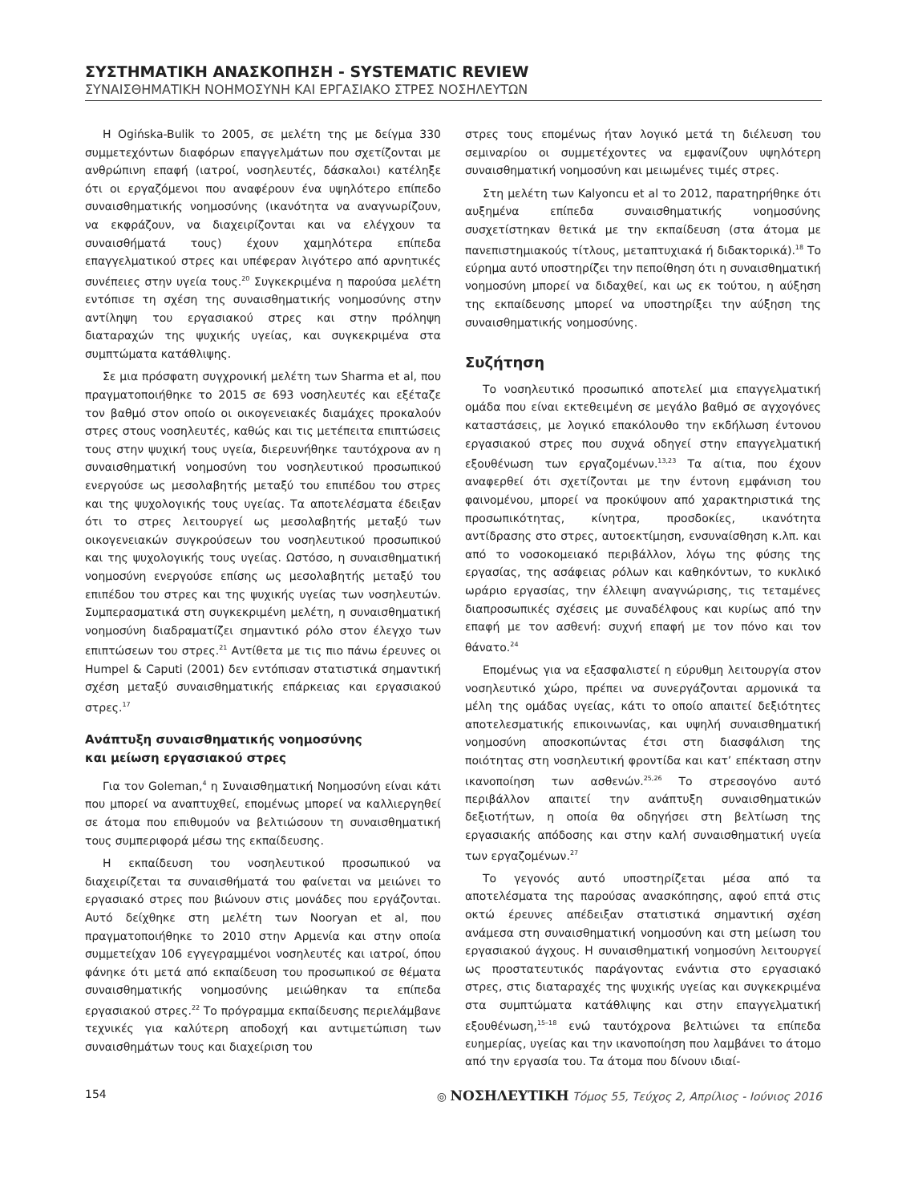ΣΥΣΤΗΜΑΤΙΚΗ ΑΝΑΣΚΟΠΗΣΗ - SYSTEMATIC REVIEW
ΣΥΝΑΙΣΘΗΜΑΤΙΚΗ ΝΟΗΜΟΣΥΝΗ ΚΑΙ ΕΡΓΑΣΙΑΚΟ ΣΤΡΕΣ ΝΟΣΗΛΕΥΤΩΝ
Η Ogińska-Bulik το 2005, σε μελέτη της με δείγμα 330 συμμετεχόντων διαφόρων επαγγελμάτων που σχετίζονται με ανθρώπινη επαφή (ιατροί, νοσηλευτές, δάσκαλοι) κατέληξε ότι οι εργαζόμενοι που αναφέρουν ένα υψηλότερο επίπεδο συναισθηματικής νοημοσύνης (ικανότητα να αναγνωρίζουν, να εκφράζουν, να διαχειρίζονται και να ελέγχουν τα συναισθήματά τους) έχουν χαμηλότερα επίπεδα επαγγελματικού στρες και υπέφεραν λιγότερο από αρνητικές συνέπειες στην υγεία τους.<sup>20</sup> Συγκεκριμένα η παρούσα μελέτη εντόπισε τη σχέση της συναισθηματικής νοημοσύνης στην αντίληψη του εργασιακού στρες και στην πρόληψη διαταραχών της ψυχικής υγείας, και συγκεκριμένα στα συμπτώματα κατάθλιψης.
Σε μια πρόσφατη συγχρονική μελέτη των Sharma et al, που πραγματοποιήθηκε το 2015 σε 693 νοσηλευτές και εξέταζε τον βαθμό στον οποίο οι οικογενειακές διαμάχες προκαλούν στρες στους νοσηλευτές, καθώς και τις μετέπειτα επιπτώσεις τους στην ψυχική τους υγεία, διερευνήθηκε ταυτόχρονα αν η συναισθηματική νοημοσύνη του νοσηλευτικού προσωπικού ενεργούσε ως μεσολαβητής μεταξύ του επιπέδου του στρες και της ψυχολογικής τους υγείας. Τα αποτελέσματα έδειξαν ότι το στρες λειτουργεί ως μεσολαβητής μεταξύ των οικογενειακών συγκρούσεων του νοσηλευτικού προσωπικού και της ψυχολογικής τους υγείας. Ωστόσο, η συναισθηματική νοημοσύνη ενεργούσε επίσης ως μεσολαβητής μεταξύ του επιπέδου του στρες και της ψυχικής υγείας των νοσηλευτών. Συμπερασματικά στη συγκεκριμένη μελέτη, η συναισθηματική νοημοσύνη διαδραματίζει σημαντικό ρόλο στον έλεγχο των επιπτώσεων του στρες.<sup>21</sup> Αντίθετα με τις πιο πάνω έρευνες οι Humpel & Caputi (2001) δεν εντόπισαν στατιστικά σημαντική σχέση μεταξύ συναισθηματικής επάρκειας και εργασιακού στρες.<sup>17</sup>
Ανάπτυξη συναισθηματικής νοημοσύνης
και μείωση εργασιακού στρες
Για τον Goleman,<sup>4</sup> η Συναισθηματική Νοημοσύνη είναι κάτι που μπορεί να αναπτυχθεί, επομένως μπορεί να καλλιεργηθεί σε άτομα που επιθυμούν να βελτιώσουν τη συναισθηματική τους συμπεριφορά μέσω της εκπαίδευσης.
Η εκπαίδευση του νοσηλευτικού προσωπικού να διαχειρίζεται τα συναισθήματά του φαίνεται να μειώνει το εργασιακό στρες που βιώνουν στις μονάδες που εργάζονται. Αυτό δείχθηκε στη μελέτη των Nooryan et al, που πραγματοποιήθηκε το 2010 στην Αρμενία και στην οποία συμμετείχαν 106 εγγεγραμμένοι νοσηλευτές και ιατροί, όπου φάνηκε ότι μετά από εκπαίδευση του προσωπικού σε θέματα συναισθηματικής νοημοσύνης μειώθηκαν τα επίπεδα εργασιακού στρες.<sup>22</sup> Το πρόγραμμα εκπαίδευσης περιελάμβανε τεχνικές για καλύτερη αποδοχή και αντιμετώπιση των συναισθημάτων τους και διαχείριση του
στρες τους επομένως ήταν λογικό μετά τη διέλευση του σεμιναρίου οι συμμετέχοντες να εμφανίζουν υψηλότερη συναισθηματική νοημοσύνη και μειωμένες τιμές στρες.
Στη μελέτη των Kalyoncu et al το 2012, παρατηρήθηκε ότι αυξημένα επίπεδα συναισθηματικής νοημοσύνης συσχετίστηκαν θετικά με την εκπαίδευση (στα άτομα με πανεπιστημιακούς τίτλους, μεταπτυχιακά ή διδακτορικά).<sup>18</sup> Το εύρημα αυτό υποστηρίζει την πεποίθηση ότι η συναισθηματική νοημοσύνη μπορεί να διδαχθεί, και ως εκ τούτου, η αύξηση της εκπαίδευσης μπορεί να υποστηρίξει την αύξηση της συναισθηματικής νοημοσύνης.
Συζήτηση
Το νοσηλευτικό προσωπικό αποτελεί μια επαγγελματική ομάδα που είναι εκτεθειμένη σε μεγάλο βαθμό σε αγχογόνες καταστάσεις, με λογικό επακόλουθο την εκδήλωση έντονου εργασιακού στρες που συχνά οδηγεί στην επαγγελματική εξουθένωση των εργαζομένων.<sup>13,23</sup> Τα αίτια, που έχουν αναφερθεί ότι σχετίζονται με την έντονη εμφάνιση του φαινομένου, μπορεί να προκύψουν από χαρακτηριστικά της προσωπικότητας, κίνητρα, προσδοκίες, ικανότητα αντίδρασης στο στρες, αυτοεκτίμηση, ενσυναίσθηση κ.λπ. και από το νοσοκομειακό περιβάλλον, λόγω της φύσης της εργασίας, της ασάφειας ρόλων και καθηκόντων, το κυκλικό ωράριο εργασίας, την έλλειψη αναγνώρισης, τις τεταμένες διαπροσωπικές σχέσεις με συναδέλφους και κυρίως από την επαφή με τον ασθενή: συχνή επαφή με τον πόνο και τον θάνατο.<sup>24</sup>
Επομένως για να εξασφαλιστεί η εύρυθμη λειτουργία στον νοσηλευτικό χώρο, πρέπει να συνεργάζονται αρμονικά τα μέλη της ομάδας υγείας, κάτι το οποίο απαιτεί δεξιότητες αποτελεσματικής επικοινωνίας, και υψηλή συναισθηματική νοημοσύνη αποσκοπώντας έτσι στη διασφάλιση της ποιότητας στη νοσηλευτική φροντίδα και κατ’ επέκταση στην ικανοποίηση των ασθενών.<sup>25,26</sup> Το στρεσογόνο αυτό περιβάλλον απαιτεί την ανάπτυξη συναισθηματικών δεξιοτήτων, η οποία θα οδηγήσει στη βελτίωση της εργασιακής απόδοσης και στην καλή συναισθηματική υγεία των εργαζομένων.<sup>27</sup>
Το γεγονός αυτό υποστηρίζεται μέσα από τα αποτελέσματα της παρούσας ανασκόπησης, αφού επτά στις οκτώ έρευνες απέδειξαν στατιστικά σημαντική σχέση ανάμεσα στη συναισθηματική νοημοσύνη και στη μείωση του εργασιακού άγχους. Η συναισθηματική νοημοσύνη λειτουργεί ως προστατευτικός παράγοντας ενάντια στο εργασιακό στρες, στις διαταραχές της ψυχικής υγείας και συγκεκριμένα στα συμπτώματα κατάθλιψης και στην επαγγελματική εξουθένωση,<sup>15–18</sup> ενώ ταυτόχρονα βελτιώνει τα επίπεδα ευημερίας, υγείας και την ικανοποίηση που λαμβάνει το άτομο από την εργασία του. Τα άτομα που δίνουν ιδιαί-
154 ◎ ΝΟΣΗΛΕΥΤΙΚΗ Τόμος 55, Τεύχος 2, Απρίλιος - Ιούνιος 2016